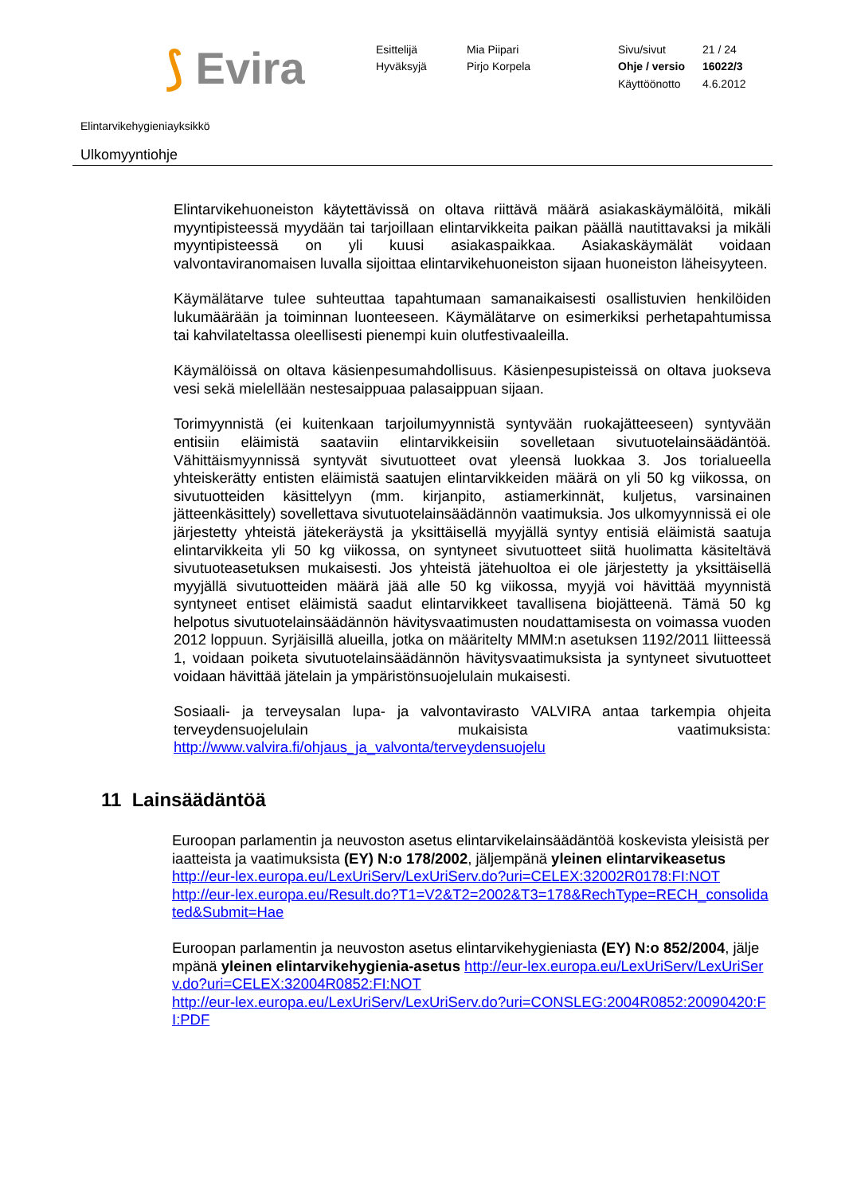⟆ Evira
Esittelijä
Mia Piipari
Sivu/sivut
21 / 24
Hyväksyjä
Pirjo Korpela
Ohje / versio
16022/3
Käyttöönotto
4.6.2012
Elintarvikehygieniayksikkö
Ulkomyyntiohje
Elintarvikehuoneiston käytettävissä on oltava riittävä määrä asiakaskäymälöitä, mikäli myyntipisteessä myydään tai tarjoillaan elintarvikkeita paikan päällä nautittavaksi ja mikäli myyntipisteessä on yli kuusi asiakaspaikkaa. Asiakaskäymälät voidaan valvontaviranomaisen luvalla sijoittaa elintarvikehuoneiston sijaan huoneiston läheisyyteen.
Käymälätarve tulee suhteuttaa tapahtumaan samanaikaisesti osallistuvien henkilöiden lukumäärään ja toiminnan luonteeseen. Käymälätarve on esimerkiksi perhetapahtumissa tai kahvilateltassa oleellisesti pienempi kuin olutfestivaaleilla.
Käymälöissä on oltava käsienpesumahdollisuus. Käsienpesupisteissä on oltava juokseva vesi sekä mielellään nestesaippuaa palasaippuan sijaan.
Torimyynnistä (ei kuitenkaan tarjoilumyynnistä syntyvään ruokajätteeseen) syntyvään entisiin eläimistä saataviin elintarvikkeisiin sovelletaan sivutuotelainsäädäntöä. Vähittäismyynnissä syntyvät sivutuotteet ovat yleensä luokkaa 3. Jos torialueella yhteiskerätty entisten eläimistä saatujen elintarvikkeiden määrä on yli 50 kg viikossa, on sivutuotteiden käsittelyyn (mm. kirjanpito, astiamerkinnät, kuljetus, varsinainen jätteenkäsittely) sovellettava sivutuotelainsäädännön vaatimuksia. Jos ulkomyynnissä ei ole järjestetty yhteistä jätekeräystä ja yksittäisellä myyjällä syntyy entisiä eläimistä saatuja elintarvikkeita yli 50 kg viikossa, on syntyneet sivutuotteet siitä huolimatta käsiteltävä sivutuoteasetuksen mukaisesti. Jos yhteistä jätehuoltoa ei ole järjestetty ja yksittäisellä myyjällä sivutuotteiden määrä jää alle 50 kg viikossa, myyjä voi hävittää myynnistä syntyneet entiset eläimistä saadut elintarvikkeet tavallisena biojätteenä. Tämä 50 kg helpotus sivutuotelainsäädännön hävitysvaatimusten noudattamisesta on voimassa vuoden 2012 loppuun. Syrjäisillä alueilla, jotka on määritelty MMM:n asetuksen 1192/2011 liitteessä 1, voidaan poiketa sivutuotelainsäädännön hävitysvaatimuksista ja syntyneet sivutuotteet voidaan hävittää jätelain ja ympäristönsuojelulain mukaisesti.
Sosiaali- ja terveysalan lupa- ja valvontavirasto VALVIRA antaa tarkempia ohjeita terveydensuojelulain mukaisista vaatimuksista: http://www.valvira.fi/ohjaus_ja_valvonta/terveydensuojelu
11 Lainsäädäntöä
Euroopan parlamentin ja neuvoston asetus elintarvikelainsäädäntöä koskevista yleisistä periaatteista ja vaatimuksista (EY) N:o 178/2002, jäljempänä yleinen elintarvikeasetus
http://eur-lex.europa.eu/LexUriServ/LexUriServ.do?uri=CELEX:32002R0178:FI:NOT
http://eur-lex.europa.eu/Result.do?T1=V2&T2=2002&T3=178&RechType=RECH_consolidated&Submit=Hae
Euroopan parlamentin ja neuvoston asetus elintarvikehygieniasta (EY) N:o 852/2004, jäljempänä yleinen elintarvikehygienia-asetus http://eur-lex.europa.eu/LexUriServ/LexUriServ.do?uri=CELEX:32004R0852:FI:NOT
http://eur-lex.europa.eu/LexUriServ/LexUriServ.do?uri=CONSLEG:2004R0852:20090420:FI:PDF